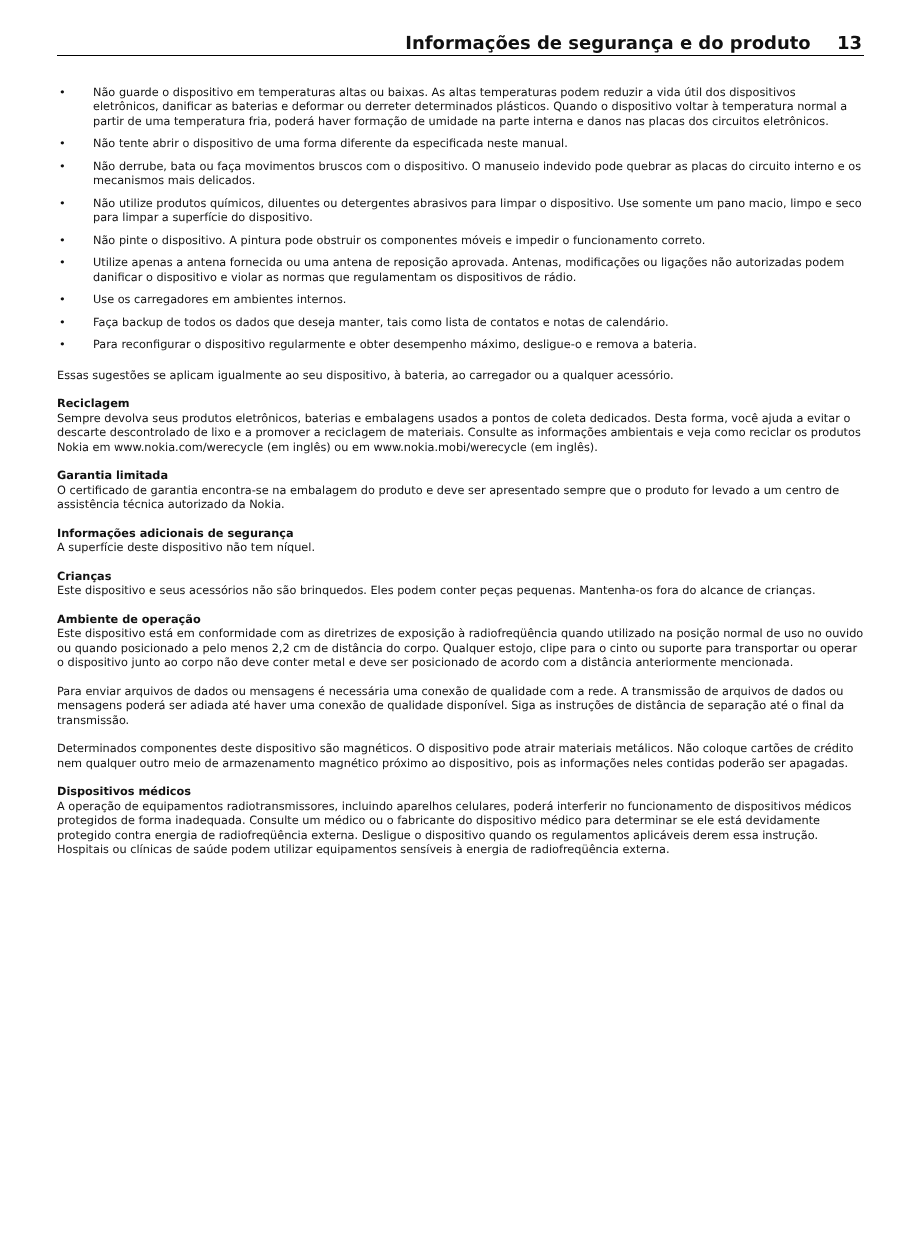Informações de segurança e do produto 13
Não guarde o dispositivo em temperaturas altas ou baixas. As altas temperaturas podem reduzir a vida útil dos dispositivos eletrônicos, danificar as baterias e deformar ou derreter determinados plásticos. Quando o dispositivo voltar à temperatura normal a partir de uma temperatura fria, poderá haver formação de umidade na parte interna e danos nas placas dos circuitos eletrônicos.
Não tente abrir o dispositivo de uma forma diferente da especificada neste manual.
Não derrube, bata ou faça movimentos bruscos com o dispositivo. O manuseio indevido pode quebrar as placas do circuito interno e os mecanismos mais delicados.
Não utilize produtos químicos, diluentes ou detergentes abrasivos para limpar o dispositivo. Use somente um pano macio, limpo e seco para limpar a superfície do dispositivo.
Não pinte o dispositivo. A pintura pode obstruir os componentes móveis e impedir o funcionamento correto.
Utilize apenas a antena fornecida ou uma antena de reposição aprovada. Antenas, modificações ou ligações não autorizadas podem danificar o dispositivo e violar as normas que regulamentam os dispositivos de rádio.
Use os carregadores em ambientes internos.
Faça backup de todos os dados que deseja manter, tais como lista de contatos e notas de calendário.
Para reconfigurar o dispositivo regularmente e obter desempenho máximo, desligue-o e remova a bateria.
Essas sugestões se aplicam igualmente ao seu dispositivo, à bateria, ao carregador ou a qualquer acessório.
Reciclagem
Sempre devolva seus produtos eletrônicos, baterias e embalagens usados a pontos de coleta dedicados. Desta forma, você ajuda a evitar o descarte descontrolado de lixo e a promover a reciclagem de materiais. Consulte as informações ambientais e veja como reciclar os produtos Nokia em www.nokia.com/werecycle (em inglês) ou em www.nokia.mobi/werecycle (em inglês).
Garantia limitada
O certificado de garantia encontra-se na embalagem do produto e deve ser apresentado sempre que o produto for levado a um centro de assistência técnica autorizado da Nokia.
Informações adicionais de segurança
A superfície deste dispositivo não tem níquel.
Crianças
Este dispositivo e seus acessórios não são brinquedos. Eles podem conter peças pequenas. Mantenha-os fora do alcance de crianças.
Ambiente de operação
Este dispositivo está em conformidade com as diretrizes de exposição à radiofreqüência quando utilizado na posição normal de uso no ouvido ou quando posicionado a pelo menos 2,2 cm de distância do corpo. Qualquer estojo, clipe para o cinto ou suporte para transportar ou operar o dispositivo junto ao corpo não deve conter metal e deve ser posicionado de acordo com a distância anteriormente mencionada.
Para enviar arquivos de dados ou mensagens é necessária uma conexão de qualidade com a rede. A transmissão de arquivos de dados ou mensagens poderá ser adiada até haver uma conexão de qualidade disponível. Siga as instruções de distância de separação até o final da transmissão.
Determinados componentes deste dispositivo são magnéticos. O dispositivo pode atrair materiais metálicos. Não coloque cartões de crédito nem qualquer outro meio de armazenamento magnético próximo ao dispositivo, pois as informações neles contidas poderão ser apagadas.
Dispositivos médicos
A operação de equipamentos radiotransmissores, incluindo aparelhos celulares, poderá interferir no funcionamento de dispositivos médicos protegidos de forma inadequada. Consulte um médico ou o fabricante do dispositivo médico para determinar se ele está devidamente protegido contra energia de radiofreqüência externa. Desligue o dispositivo quando os regulamentos aplicáveis derem essa instrução. Hospitais ou clínicas de saúde podem utilizar equipamentos sensíveis à energia de radiofreqüência externa.